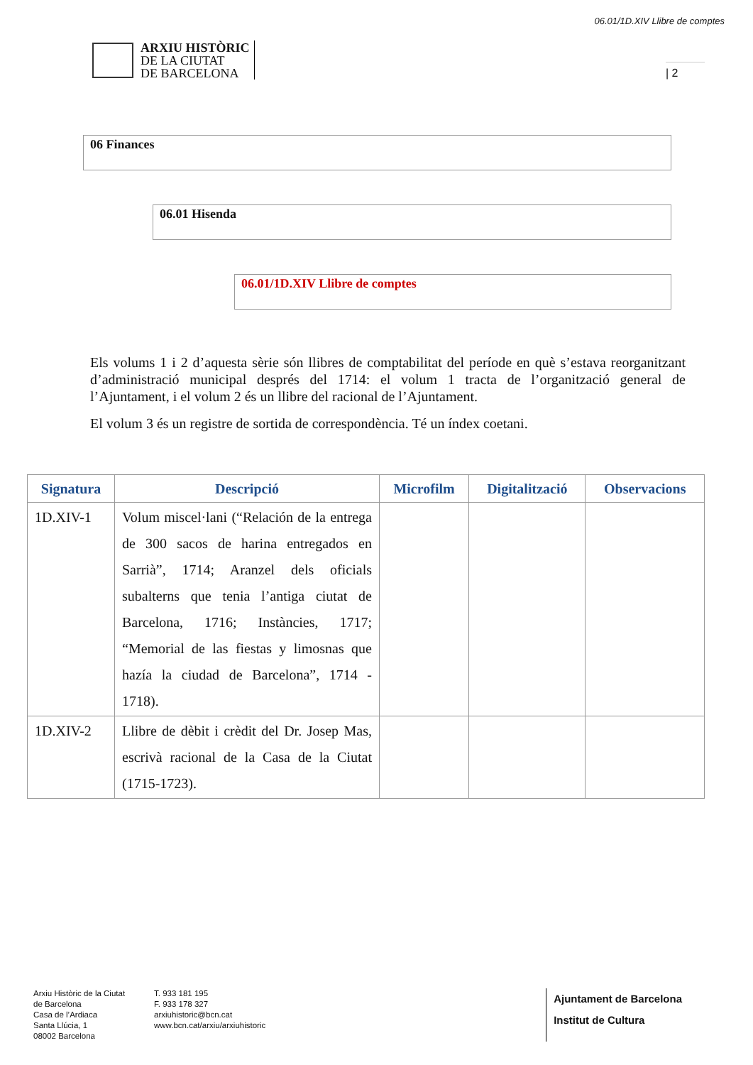06.01/1D.XIV Llibre de comptes
ARXIU HISTÒRIC
DE LA CIUTAT
DE BARCELONA
| 2
06 Finances
06.01 Hisenda
06.01/1D.XIV Llibre de comptes
Els volums 1 i 2 d’aquesta sèrie són llibres de comptabilitat del període en què s’estava reorganitzant d’administració municipal després del 1714: el volum 1 tracta de l’organització general de l’Ajuntament, i el volum 2 és un llibre del racional de l’Ajuntament.
El volum 3 és un registre de sortida de correspondència. Té un índex coetani.
| Signatura | Descripció | Microfilm | Digitalització | Observacions |
| --- | --- | --- | --- | --- |
| 1D.XIV-1 | Volum miscel·lani (“Relación de la entrega de 300 sacos de harina entregados en Sarrià”, 1714; Aranzel dels oficials subalterns que tenia l’antiga ciutat de Barcelona, 1716; Instàncies, 1717; “Memorial de las fiestas y limosnas que hazía la ciudad de Barcelona”, 1714 - 1718). | | | |
| 1D.XIV-2 | Llibre de dèbit i crèdit del Dr. Josep Mas, escrivà racional de la Casa de la Ciutat (1715-1723). | | | |
Arxiu Històric de la Ciutat
de Barcelona
Casa de l’Ardiaca
Santa Llúcia, 1
08002 Barcelona
T. 933 181 195
F. 933 178 327
arxiuhistoric@bcn.cat
www.bcn.cat/arxiu/arxiuhistoric
Ajuntament de Barcelona
Institut de Cultura